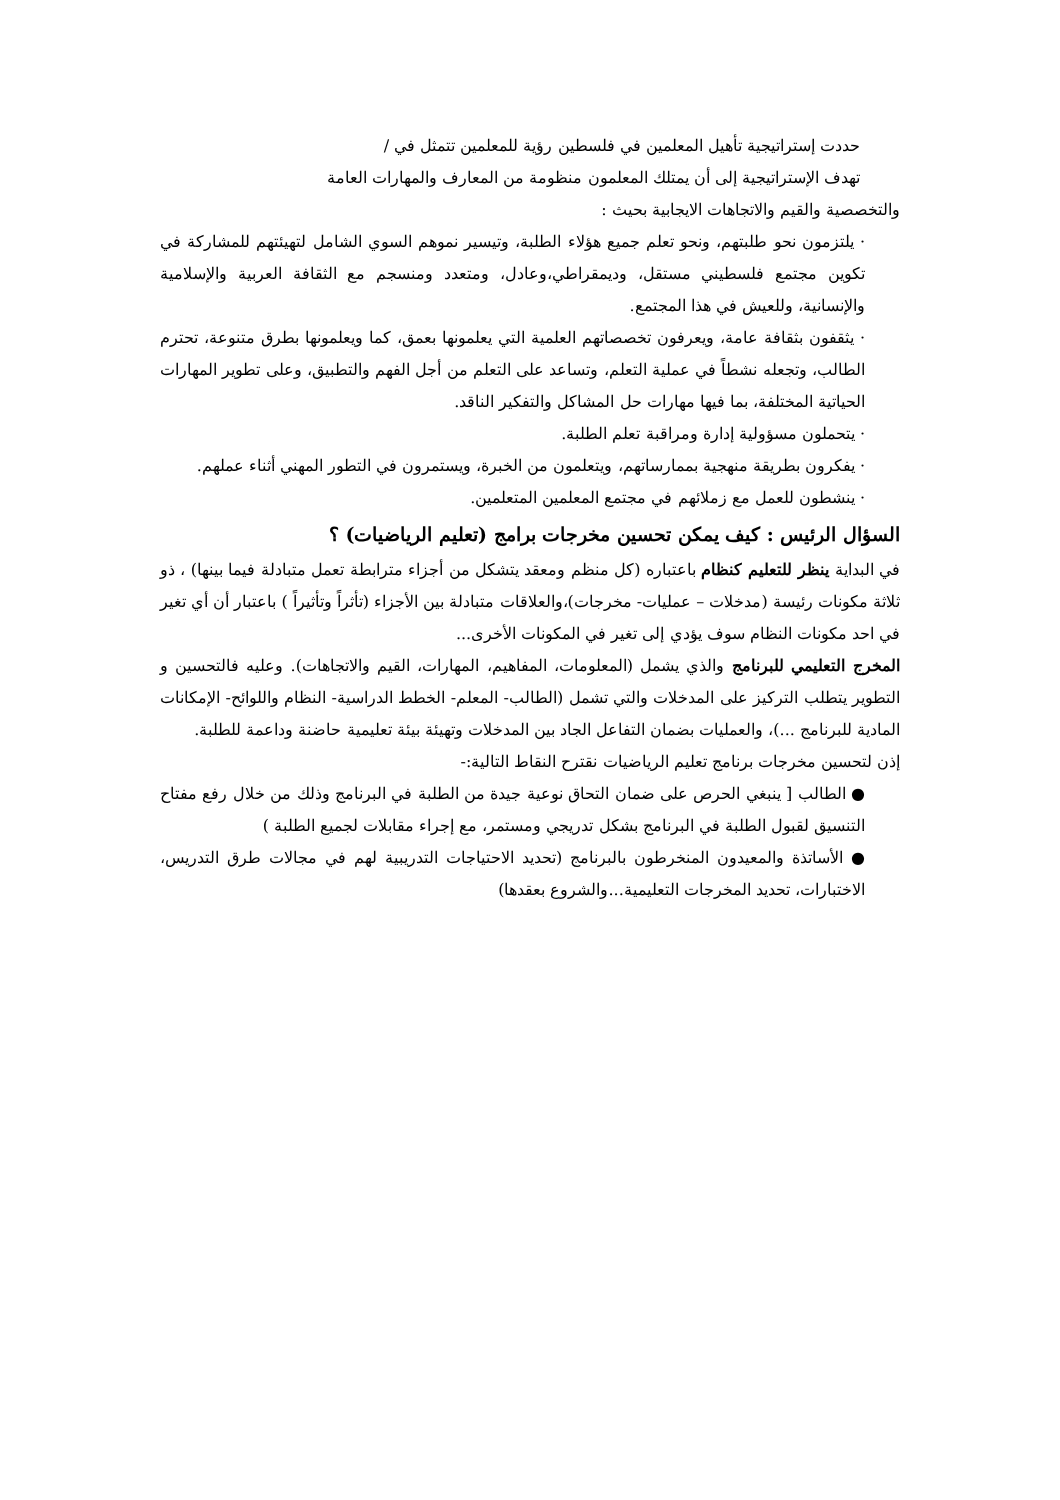حددت إستراتيجية تأهيل المعلمين في فلسطين رؤية للمعلمين تتمثل في /
تهدف الإستراتيجية إلى أن يمتلك المعلمون منظومة من المعارف والمهارات العامة
والتخصصية والقيم والاتجاهات الايجابية بحيث :
· يلتزمون نحو طلبتهم، ونحو تعلم جميع هؤلاء الطلبة، وتيسير نموهم السوي الشامل لتهيئتهم للمشاركة في تكوين مجتمع فلسطيني مستقل، وديمقراطي،وعادل، ومتعدد ومنسجم مع الثقافة العربية والإسلامية والإنسانية، وللعيش في هذا المجتمع.
· يثقفون بثقافة عامة، ويعرفون تخصصاتهم العلمية التي يعلمونها بعمق، كما ويعلمونها بطرق متنوعة، تحترم الطالب، وتجعله نشطاً في عملية التعلم، وتساعد على التعلم من أجل الفهم والتطبيق، وعلى تطوير المهارات الحياتية المختلفة، بما فيها مهارات حل المشاكل والتفكير الناقد.
· يتحملون مسؤولية إدارة ومراقبة تعلم الطلبة.
· يفكرون بطريقة منهجية بممارساتهم، ويتعلمون من الخبرة، ويستمرون في التطور المهني أثناء عملهم.
· ينشطون للعمل مع زملائهم في مجتمع المعلمين المتعلمين.
السؤال الرئيس : كيف يمكن تحسين مخرجات برامج (تعليم الرياضيات) ؟
في البداية ينظر للتعليم كنظام باعتباره (كل منظم ومعقد يتشكل من أجزاء مترابطة تعمل متبادلة فيما بينها) ، ذو ثلاثة مكونات رئيسة (مدخلات – عمليات- مخرجات)،والعلاقات متبادلة بين الأجزاء (تأثراً وتأثيراً ) باعتبار أن أي تغير في احد مكونات النظام سوف يؤدي إلى تغير في المكونات الأخرى...
المخرج التعليمي للبرنامج والذي يشمل (المعلومات، المفاهيم، المهارات، القيم والاتجاهات). وعليه فالتحسين و التطوير يتطلب التركيز على المدخلات والتي تشمل (الطالب- المعلم- الخطط الدراسية- النظام واللوائح- الإمكانات المادية للبرنامج ...)، والعمليات بضمان التفاعل الجاد بين المدخلات وتهيئة بيئة تعليمية حاضنة وداعمة للطلبة.
إذن لتحسين مخرجات برنامج تعليم الرياضيات نقترح النقاط التالية:-
● الطالب [ ينبغي الحرص على ضمان التحاق نوعية جيدة من الطلبة في البرنامج وذلك من خلال رفع مفتاح التنسيق لقبول الطلبة في البرنامج بشكل تدريجي ومستمر، مع إجراء مقابلات لجميع الطلبة )
● الأساتذة والمعيدون المنخرطون بالبرنامج (تحديد الاحتياجات التدريبية لهم في مجالات طرق التدريس، الاختبارات، تحديد المخرجات التعليمية...والشروع بعقدها)